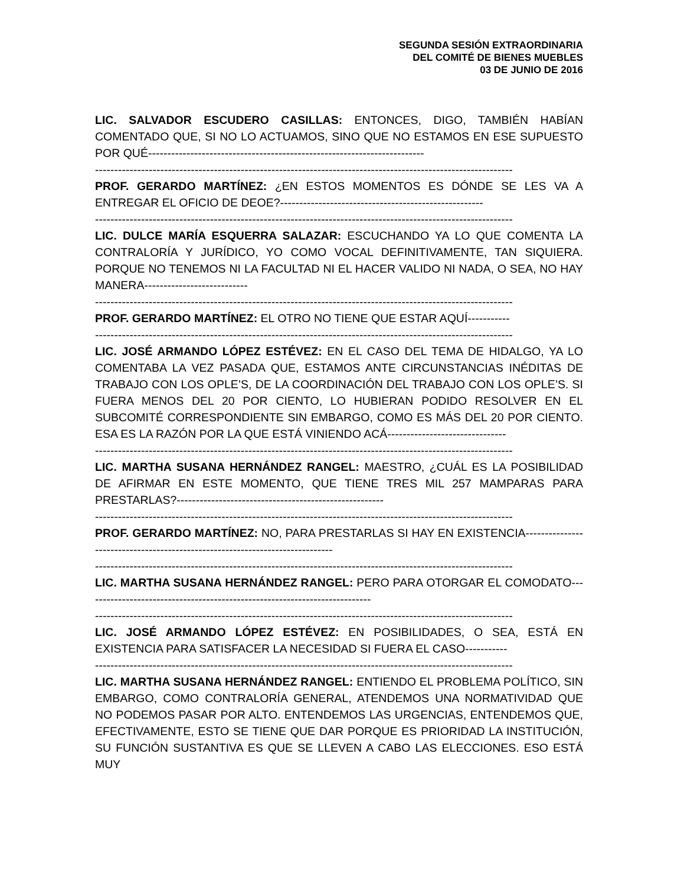SEGUNDA SESIÓN EXTRAORDINARIA
DEL COMITÉ DE BIENES MUEBLES
03 DE JUNIO DE 2016
LIC. SALVADOR ESCUDERO CASILLAS: ENTONCES, DIGO, TAMBIÉN HABÍAN COMENTADO QUE, SI NO LO ACTUAMOS, SINO QUE NO ESTAMOS EN ESE SUPUESTO POR QUÉ------------------------------------------------------------------------
-------------------------------------------------------------------------------------------------------------
PROF. GERARDO MARTÍNEZ: ¿EN ESTOS MOMENTOS ES DÓNDE SE LES VA A ENTREGAR EL OFICIO DE DEOE?-----------------------------------------------------
-------------------------------------------------------------------------------------------------------------
LIC. DULCE MARÍA ESQUERRA SALAZAR: ESCUCHANDO YA LO QUE COMENTA LA CONTRALORÍA Y JURÍDICO, YO COMO VOCAL DEFINITIVAMENTE, TAN SIQUIERA. PORQUE NO TENEMOS NI LA FACULTAD NI EL HACER VALIDO NI NADA, O SEA, NO HAY MANERA---------------------------
-------------------------------------------------------------------------------------------------------------
PROF. GERARDO MARTÍNEZ: EL OTRO NO TIENE QUE ESTAR AQUÍ-----------
-------------------------------------------------------------------------------------------------------------
LIC. JOSÉ ARMANDO LÓPEZ ESTÉVEZ: EN EL CASO DEL TEMA DE HIDALGO, YA LO COMENTABA LA VEZ PASADA QUE, ESTAMOS ANTE CIRCUNSTANCIAS INÉDITAS DE TRABAJO CON LOS OPLE’S, DE LA COORDINACIÓN DEL TRABAJO CON LOS OPLE’S. SI FUERA MENOS DEL 20 POR CIENTO, LO HUBIERAN PODIDO RESOLVER EN EL SUBCOMITÉ CORRESPONDIENTE SIN EMBARGO, COMO ES MÁS DEL 20 POR CIENTO. ESA ES LA RAZÓN POR LA QUE ESTÁ VINIENDO ACÁ-------------------------------
-------------------------------------------------------------------------------------------------------------
LIC. MARTHA SUSANA HERNÁNDEZ RANGEL: MAESTRO, ¿CUÁL ES LA POSIBILIDAD DE AFIRMAR EN ESTE MOMENTO, QUE TIENE TRES MIL 257 MAMPARAS PARA PRESTARLAS?------------------------------------------------------
-------------------------------------------------------------------------------------------------------------
PROF. GERARDO MARTÍNEZ: NO, PARA PRESTARLAS SI HAY EN EXISTENCIA-----------------------------------------------------------------------------
-------------------------------------------------------------------------------------------------------------
LIC. MARTHA SUSANA HERNÁNDEZ RANGEL: PERO PARA OTORGAR EL COMODATO---------------------------------------------------------------------------
-------------------------------------------------------------------------------------------------------------
LIC. JOSÉ ARMANDO LÓPEZ ESTÉVEZ: EN POSIBILIDADES, O SEA, ESTÁ EN EXISTENCIA PARA SATISFACER LA NECESIDAD SI FUERA EL CASO-----------
-------------------------------------------------------------------------------------------------------------
LIC. MARTHA SUSANA HERNÁNDEZ RANGEL: ENTIENDO EL PROBLEMA POLÍTICO, SIN EMBARGO, COMO CONTRALORÍA GENERAL, ATENDEMOS UNA NORMATIVIDAD QUE NO PODEMOS PASAR POR ALTO. ENTENDEMOS LAS URGENCIAS, ENTENDEMOS QUE, EFECTIVAMENTE, ESTO SE TIENE QUE DAR PORQUE ES PRIORIDAD LA INSTITUCIÓN, SU FUNCIÓN SUSTANTIVA ES QUE SE LLEVEN A CABO LAS ELECCIONES. ESO ESTÁ MUY